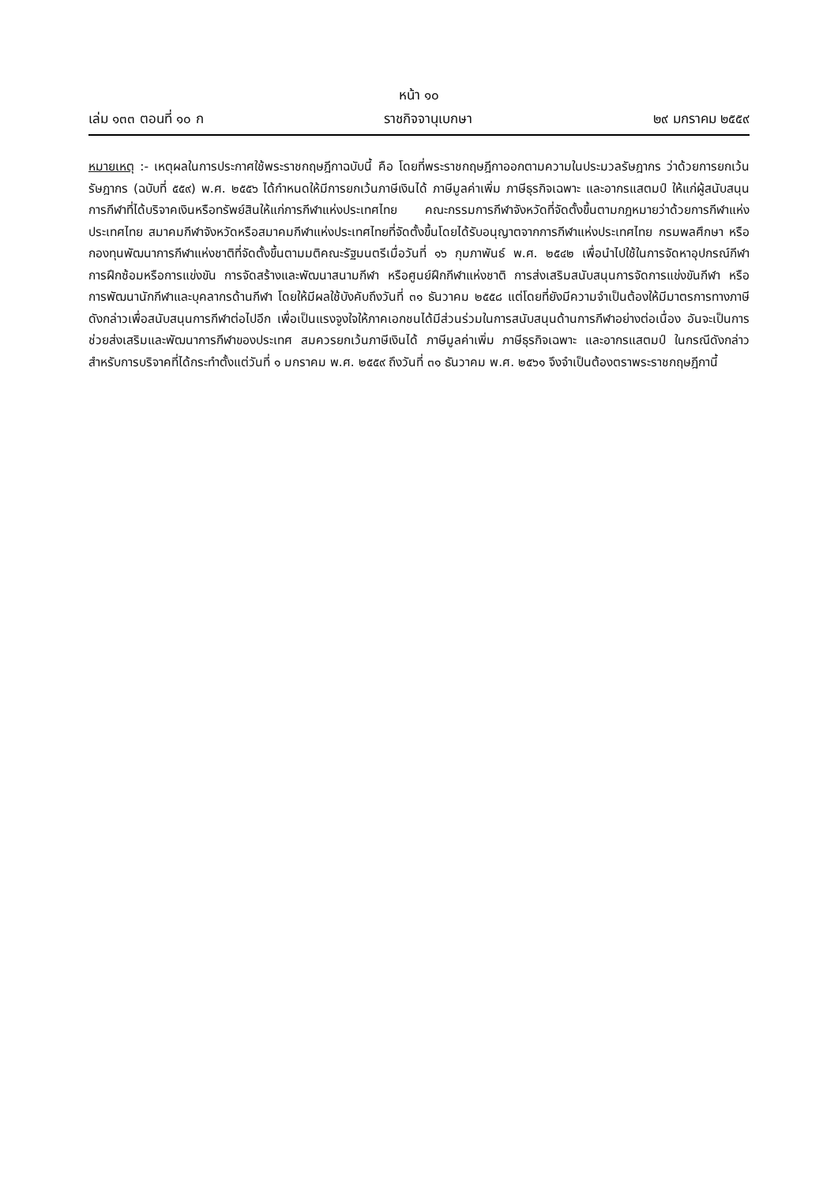หน้า ๑๐
เล่ม ๑๓๓ ตอนที่ ๑๐ ก ราชกิจจานุเบกษา ๒๙ มกราคม ๒๕๕๙
หมายเหตุ :- เหตุผลในการประกาศใช้พระราชกฤษฎีกาฉบับนี้ คือ โดยที่พระราชกฤษฎีกาออกตามความในประมวลรัษฎากร ว่าด้วยการยกเว้นรัษฎากร (ฉบับที่ ๕๕๙) พ.ศ. ๒๕๕๖ ได้กำหนดให้มีการยกเว้นภาษีเงินได้ ภาษีมูลค่าเพิ่ม ภาษีธุรกิจเฉพาะ และอากรแสตมป์ ให้แก่ผู้สนับสนุนการกีฬาที่ได้บริจาคเงินหรือทรัพย์สินให้แก่การกีฬาแห่งประเทศไทย คณะกรรมการกีฬาจังหวัดที่จัดตั้งขึ้นตามกฎหมายว่าด้วยการกีฬาแห่งประเทศไทย สมาคมกีฬาจังหวัดหรือสมาคมกีฬาแห่งประเทศไทยที่จัดตั้งขึ้นโดยได้รับอนุญาตจากการกีฬาแห่งประเทศไทย กรมพลศึกษา หรือกองทุนพัฒนาการกีฬาแห่งชาติที่จัดตั้งขึ้นตามมติคณะรัฐมนตรีเมื่อวันที่ ๑๖ กุมภาพันธ์ พ.ศ. ๒๕๔๒ เพื่อนำไปใช้ในการจัดหาอุปกรณ์กีฬา การฝึกซ้อมหรือการแข่งขัน การจัดสร้างและพัฒนาสนามกีฬา หรือศูนย์ฝึกกีฬาแห่งชาติ การส่งเสริมสนับสนุนการจัดการแข่งขันกีฬา หรือการพัฒนานักกีฬาและบุคลากรด้านกีฬา โดยให้มีผลใช้บังคับถึงวันที่ ๓๑ ธันวาคม ๒๕๕๘ แต่โดยที่ยังมีความจำเป็นต้องให้มีมาตรการทางภาษีดังกล่าวเพื่อสนับสนุนการกีฬาต่อไปอีก เพื่อเป็นแรงจูงใจให้ภาคเอกชนได้มีส่วนร่วมในการสนับสนุนด้านการกีฬาอย่างต่อเนื่อง อันจะเป็นการช่วยส่งเสริมและพัฒนาการกีฬาของประเทศ สมควรยกเว้นภาษีเงินได้ ภาษีมูลค่าเพิ่ม ภาษีธุรกิจเฉพาะ และอากรแสตมป์ ในกรณีดังกล่าว สำหรับการบริจาคที่ได้กระทำตั้งแต่วันที่ ๑ มกราคม พ.ศ. ๒๕๕๙ ถึงวันที่ ๓๑ ธันวาคม พ.ศ. ๒๕๖๑ จึงจำเป็นต้องตราพระราชกฤษฎีกานี้